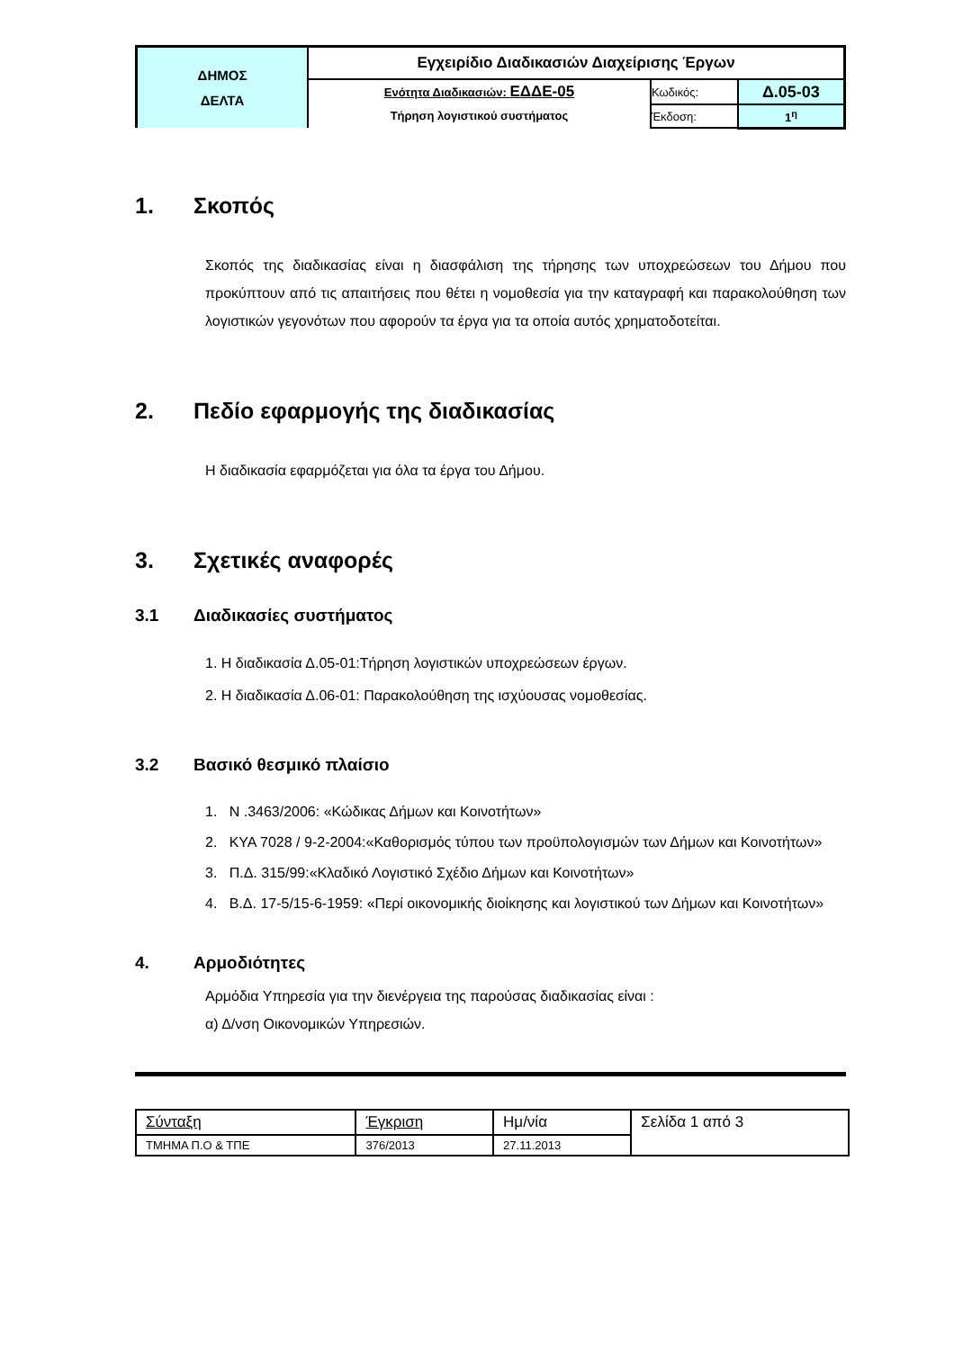| ΔΗΜΟΣ ΔΕΛΤΑ | Εγχειρίδιο Διαδικασιών Διαχείρισης Έργων | | |
| | Ενότητα Διαδικασιών: ΕΔΔΕ-05 | Κωδικός: | Δ.05-03 |
| | Τήρηση λογιστικού συστήματος | Έκδοση: | 1<sup>η</sup> |
1. Σκοπός
Σκοπός της διαδικασίας είναι η διασφάλιση της τήρησης των υποχρεώσεων του Δήμου που προκύπτουν από τις απαιτήσεις που θέτει η νομοθεσία για την καταγραφή και παρακολούθηση των λογιστικών γεγονότων που αφορούν τα έργα για τα οποία αυτός χρηματοδοτείται.
2. Πεδίο εφαρμογής της διαδικασίας
Η διαδικασία εφαρμόζεται για όλα τα έργα του Δήμου.
3. Σχετικές αναφορές
3.1 Διαδικασίες συστήματος
1. Η διαδικασία Δ.05-01:Τήρηση λογιστικών υποχρεώσεων έργων.
2. Η διαδικασία Δ.06-01: Παρακολούθηση της ισχύουσας νομοθεσίας.
3.2 Βασικό θεσμικό πλαίσιο
1. Ν .3463/2006: «Κώδικας Δήμων και Κοινοτήτων»
2. ΚΥΑ 7028 / 9-2-2004:«Καθορισμός τύπου των προϋπολογισμών των Δήμων και Κοινοτήτων»
3. Π.Δ. 315/99:«Κλαδικό Λογιστικό Σχέδιο Δήμων και Κοινοτήτων»
4. Β.Δ. 17-5/15-6-1959: «Περί οικονομικής διοίκησης και λογιστικού των Δήμων και Κοινοτήτων»
4. Αρμοδιότητες
Αρμόδια Υπηρεσία για την διενέργεια της παρούσας διαδικασίας είναι :
α) Δ/νση Οικονομικών Υπηρεσιών.
| Σύνταξη | Έγκριση | Ημ/νία | Σελίδα 1 από 3 |
| ΤΜΗΜΑ Π.Ο & ΤΠΕ | 376/2013 | 27.11.2013 | |